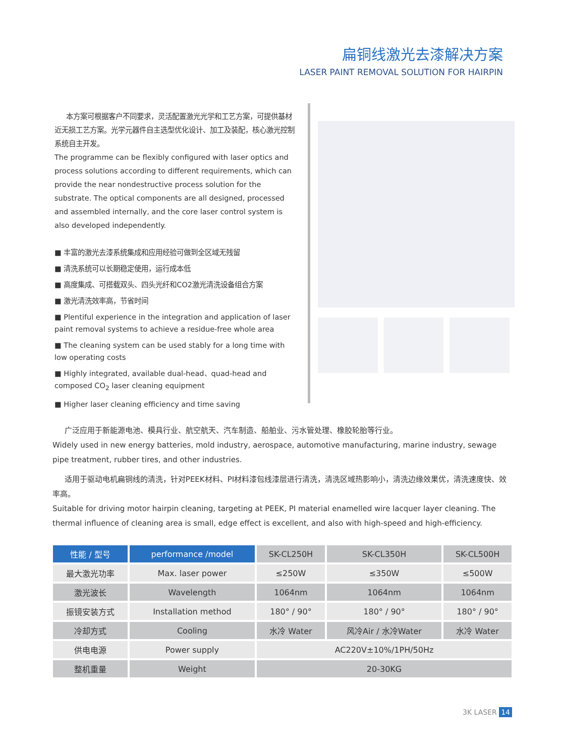扁铜线激光去漆解决方案
LASER PAINT REMOVAL SOLUTION FOR HAIRPIN
本方案可根据客户不同要求，灵活配置激光光学和工艺方案，可提供基材近无损工艺方案。光学元器件自主选型优化设计、加工及装配，核心激光控制系统自主开发。
The programme can be flexibly configured with laser optics and process solutions according to different requirements, which can provide the near nondestructive process solution for the substrate. The optical components are all designed, processed and assembled internally, and the core laser control system is also developed independently.
■ 丰富的激光去漆系统集成和应用经验可做到全区域无残留
■ 清洗系统可以长期稳定使用，运行成本低
■ 高度集成、可搭载双头、四头光纤和CO2激光清洗设备组合方案
■ 激光清洗效率高，节省时间
■ Plentiful experience in the integration and application of laser paint removal systems to achieve a residue-free whole area
■ The cleaning system can be used stably for a long time with low operating costs
■ Highly integrated, available dual-head、quad-head and composed CO<sub>2</sub> laser cleaning equipment
■ Higher laser cleaning efficiency and time saving
广泛应用于新能源电池、模具行业、航空航天、汽车制造、船舶业、污水管处理、橡胶轮胎等行业。
Widely used in new energy batteries, mold industry, aerospace, automotive manufacturing, marine industry, sewage pipe treatment, rubber tires, and other industries.
适用于驱动电机扁铜线的清洗，针对PEEK材料、PI材料漆包线漆层进行清洗，清洗区域热影响小，清洗边缘效果优，清洗速度快、效率高。
Suitable for driving motor hairpin cleaning, targeting at PEEK, PI material enamelled wire lacquer layer cleaning. The thermal influence of cleaning area is small, edge effect is excellent, and also with high-speed and high-efficiency.
| 性能 / 型号 | performance /model | SK-CL250H | SK-CL350H | SK-CL500H |
| --- | --- | --- | --- | --- |
| 最大激光功率 | Max. laser power | ≤250W | ≤350W | ≤500W |
| 激光波长 | Wavelength | 1064nm | 1064nm | 1064nm |
| 振镜安装方式 | Installation method | 180° / 90° | 180° / 90° | 180° / 90° |
| 冷却方式 | Cooling | 水冷 Water | 风冷Air / 水冷Water | 水冷 Water |
| 供电电源 | Power supply | AC220V±10%/1PH/50Hz | | |
| 整机重量 | Weight | 20-30KG | | |
3K LASER 14